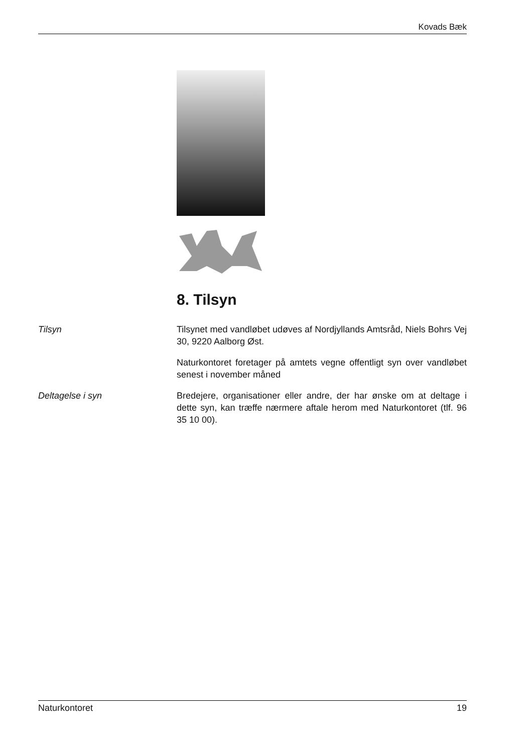Kovads Bæk
8. Tilsyn
Tilsyn Tilsynet med vandløbet udøves af Nordjyllands Amtsråd, Niels Bohrs Vej 30, 9220 Aalborg Øst.
Naturkontoret foretager på amtets vegne offentligt syn over vandløbet senest i november måned
Deltagelse i syn Bredejere, organisationer eller andre, der har ønske om at deltage i dette syn, kan træffe nærmere aftale herom med Naturkontoret (tlf. 96 35 10 00).
Naturkontoret 19